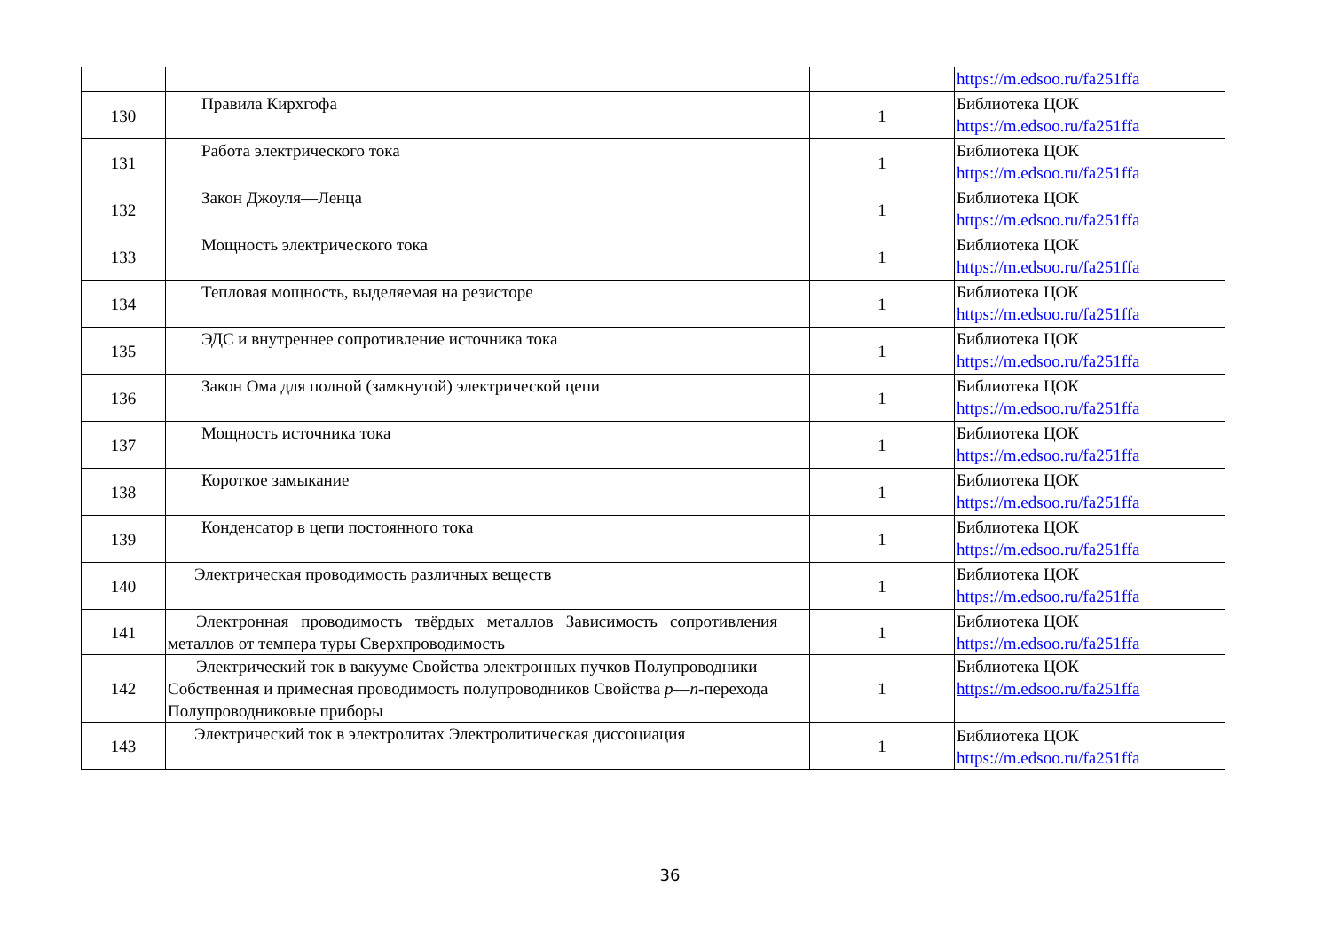| | | | https://m.edsoo.ru/fa251ffa |
| 130 | Правила Кирхгофа | 1 | Библиотека ЦОК https://m.edsoo.ru/fa251ffa |
| 131 | Работа электрического тока | 1 | Библиотека ЦОК https://m.edsoo.ru/fa251ffa |
| 132 | Закон Джоуля—Ленца | 1 | Библиотека ЦОК https://m.edsoo.ru/fa251ffa |
| 133 | Мощность электрического тока | 1 | Библиотека ЦОК https://m.edsoo.ru/fa251ffa |
| 134 | Тепловая мощность, выделяемая на резисторе | 1 | Библиотека ЦОК https://m.edsoo.ru/fa251ffa |
| 135 | ЭДС и внутреннее сопротивление источника тока | 1 | Библиотека ЦОК https://m.edsoo.ru/fa251ffa |
| 136 | Закон Ома для полной (замкнутой) электрической цепи | 1 | Библиотека ЦОК https://m.edsoo.ru/fa251ffa |
| 137 | Мощность источника тока | 1 | Библиотека ЦОК https://m.edsoo.ru/fa251ffa |
| 138 | Короткое замыкание | 1 | Библиотека ЦОК https://m.edsoo.ru/fa251ffa |
| 139 | Конденсатор в цепи постоянного тока | 1 | Библиотека ЦОК https://m.edsoo.ru/fa251ffa |
| 140 | Электрическая проводимость различных веществ | 1 | Библиотека ЦОК https://m.edsoo.ru/fa251ffa |
| 141 | Электронная проводимость твёрдых металлов Зависимость сопротивления металлов от темпера туры Сверхпроводимость | 1 | Библиотека ЦОК https://m.edsoo.ru/fa251ffa |
| 142 | Электрический ток в вакууме Свойства электронных пучков Полупроводники Собственная и примесная проводимость полупроводников Свойства p — n -перехода Полупроводниковые приборы | 1 | Библиотека ЦОК https://m.edsoo.ru/fa251ffa |
| 143 | Электрический ток в электролитах Электролитическая диссоциация | 1 | Библиотека ЦОК https://m.edsoo.ru/fa251ffa |
36